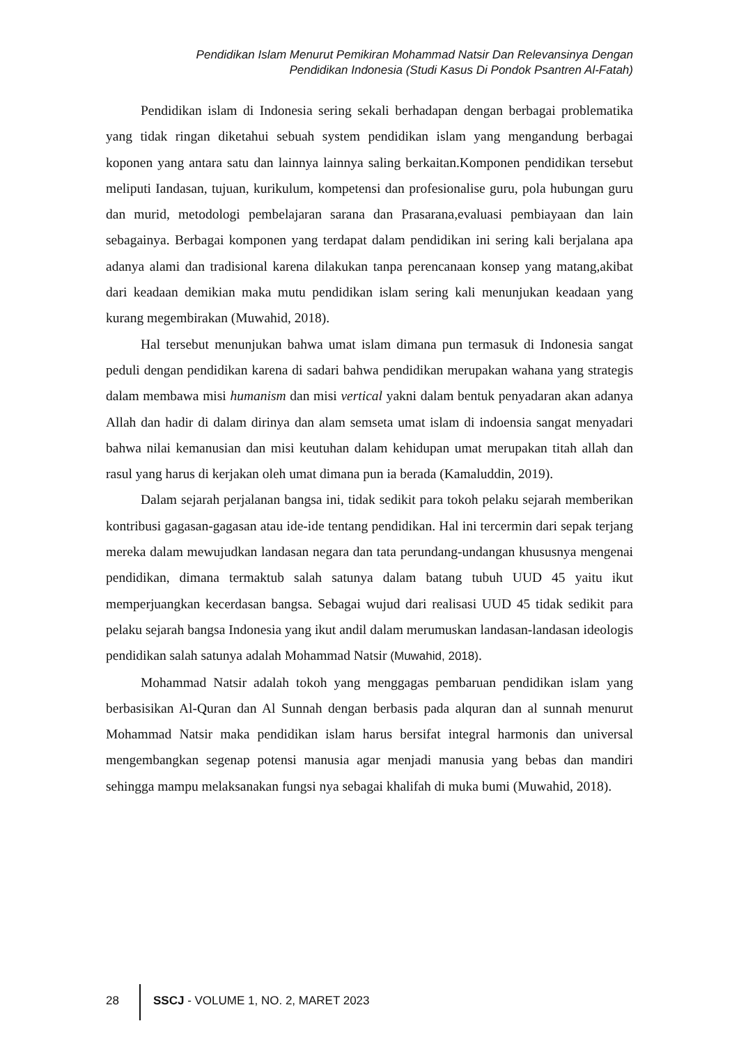Pendidikan Islam Menurut Pemikiran Mohammad Natsir Dan Relevansinya Dengan
Pendidikan Indonesia (Studi Kasus Di Pondok Psantren Al-Fatah)
Pendidikan islam di Indonesia sering sekali berhadapan dengan berbagai problematika yang tidak ringan diketahui sebuah system pendidikan islam yang mengandung berbagai koponen yang antara satu dan lainnya lainnya saling berkaitan.Komponen pendidikan tersebut meliputi Iandasan, tujuan, kurikulum, kompetensi dan profesionalise guru, pola hubungan guru dan murid, metodologi pembelajaran sarana dan Prasarana,evaluasi pembiayaan dan lain sebagainya. Berbagai komponen yang terdapat dalam pendidikan ini sering kali berjalana apa adanya alami dan tradisional karena dilakukan tanpa perencanaan konsep yang matang,akibat dari keadaan demikian maka mutu pendidikan islam sering kali menunjukan keadaan yang kurang megembirakan (Muwahid, 2018).
Hal tersebut menunjukan bahwa umat islam dimana pun termasuk di Indonesia sangat peduli dengan pendidikan karena di sadari bahwa pendidikan merupakan wahana yang strategis dalam membawa misi humanism dan misi vertical yakni dalam bentuk penyadaran akan adanya Allah dan hadir di dalam dirinya dan alam semseta umat islam di indoensia sangat menyadari bahwa nilai kemanusian dan misi keutuhan dalam kehidupan umat merupakan titah allah dan rasul yang harus di kerjakan oleh umat dimana pun ia berada (Kamaluddin, 2019).
Dalam sejarah perjalanan bangsa ini, tidak sedikit para tokoh pelaku sejarah memberikan kontribusi gagasan-gagasan atau ide-ide tentang pendidikan. Hal ini tercermin dari sepak terjang mereka dalam mewujudkan landasan negara dan tata perundang-undangan khususnya mengenai pendidikan, dimana termaktub salah satunya dalam batang tubuh UUD 45 yaitu ikut memperjuangkan kecerdasan bangsa. Sebagai wujud dari realisasi UUD 45 tidak sedikit para pelaku sejarah bangsa Indonesia yang ikut andil dalam merumuskan landasan-landasan ideologis pendidikan salah satunya adalah Mohammad Natsir (Muwahid, 2018).
Mohammad Natsir adalah tokoh yang menggagas pembaruan pendidikan islam yang berbasisikan Al-Quran dan Al Sunnah dengan berbasis pada alquran dan al sunnah menurut Mohammad Natsir maka pendidikan islam harus bersifat integral harmonis dan universal mengembangkan segenap potensi manusia agar menjadi manusia yang bebas dan mandiri sehingga mampu melaksanakan fungsi nya sebagai khalifah di muka bumi (Muwahid, 2018).
28 SSCJ - VOLUME 1, NO. 2, MARET 2023